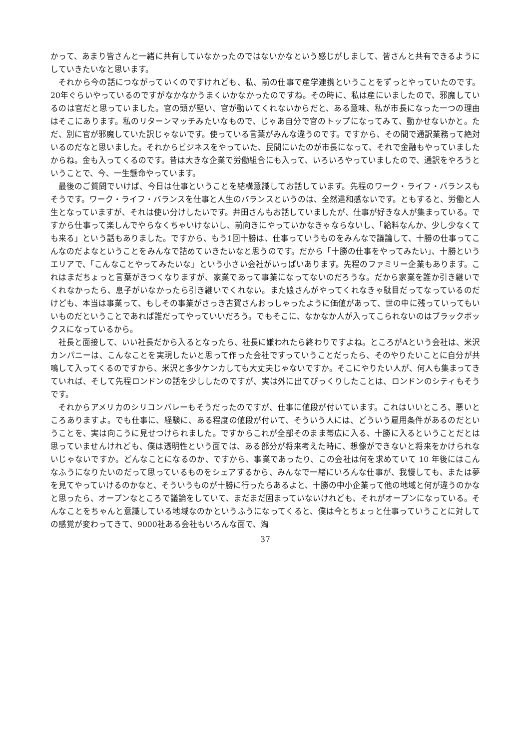かって、あまり皆さんと一緒に共有していなかったのではないかなという感じがしまして、皆さんと共有できるようにしていきたいなと思います。
それから今の話につながっていくのですけれども、私、前の仕事で産学連携ということをずっとやっていたのです。20年ぐらいやっているのですがなかなかうまくいかなかったのですね。その時に、私は産にいましたので、邪魔しているのは官だと思っていました。官の頭が堅い、官が動いてくれないからだと、ある意味、私が市長になった一つの理由はそこにあります。私のリターンマッチみたいなもので、じゃあ自分で官のトップになってみて、動かせないかと。ただ、別に官が邪魔していた訳じゃないです。使っている言葉がみんな違うのです。ですから、その間で通訳業務って絶対いるのだなと思いました。それからビジネスをやっていた、民間にいたのが市長になって、それで金融もやっていましたからね。金も入ってくるのです。昔は大きな企業で労働組合にも入って、いろいろやっていましたので、通訳をやろうということで、今、一生懸命やっています。
最後のご質問でいけば、今日は仕事ということを結構意識してお話しています。先程のワーク・ライフ・バランスもそうです。ワーク・ライフ・バランスを仕事と人生のバランスというのは、全然違和感ないです。ともすると、労働と人生となっていますが、それは使い分けしたいです。井田さんもお話していましたが、仕事が好きな人が集まっている。ですから仕事って楽しんでやらなくちゃいけないし、前向きにやっていかなきゃならないし、「給料なんか、少し少なくても来る」という話もありました。ですから、もう1回十勝は、仕事っていうものをみんなで議論して、十勝の仕事ってこんなのだよなということをみんなで詰めていきたいなと思うのです。だから「十勝の仕事をやってみたい」、十勝というエリアで、「こんなことやってみたいな」という小さい会社がいっぱいあります。先程のファミリー企業もあります。これはまだちょっと言葉がきつくなりますが、家業であって事業になってないのだろうな。だから家業を誰か引き継いでくれなかったら、息子がいなかったら引き継いでくれない。また娘さんがやってくれなきゃ駄目だってなっているのだけども、本当は事業って、もしその事業がさっき古賀さんおっしゃったように価値があって、世の中に残っていってもいいものだということであれば誰だってやっていいだろう。でもそこに、なかなか人が入ってこられないのはブラックボックスになっているから。
社長と面接して、いい社長だから入るとなったら、社長に嫌われたら終わりですよね。ところがAという会社は、米沢カンパニーは、こんなことを実現したいと思って作った会社ですっていうことだったら、そのやりたいことに自分が共鳴して入ってくるのですから、米沢と多少ケンカしても大丈夫じゃないですか。そこにやりたい人が、何人も集まってきていれば、そして先程ロンドンの話を少ししたのですが、実は外に出てびっくりしたことは、ロンドンのシティもそうです。
それからアメリカのシリコンバレーもそうだったのですが、仕事に値段が付いています。これはいいところ、悪いところありますよ。でも仕事に、経験に、ある程度の値段が付いて、そういう人には、どういう雇用条件があるのだということを、実は向こうに見せつけられました。ですからこれが全部そのまま帯広に入る、十勝に入るということだとは思っていませんけれども、僕は透明性という面では、ある部分が将来考えた時に、想像ができないと将来をかけられないじゃないですか。どんなことになるのか、ですから、事業であったり、この会社は何を求めていて 10 年後にはこんなふうになりたいのだって思っているものをシェアするから、みんなで一緒にいろんな仕事が、我慢しても、または夢を見てやっていけるのかなと、そういうものが十勝に行ったらあるよと、十勝の中小企業って他の地域と何が違うのかなと思ったら、オープンなところで議論をしていて、まだまだ固まっていないけれども、それがオープンになっている。そんなことをちゃんと意識している地域なのかというふうになってくると、僕は今とちょっと仕事っていうことに対しての感覚が変わってきて、9000社ある会社もいろんな面で、淘
37